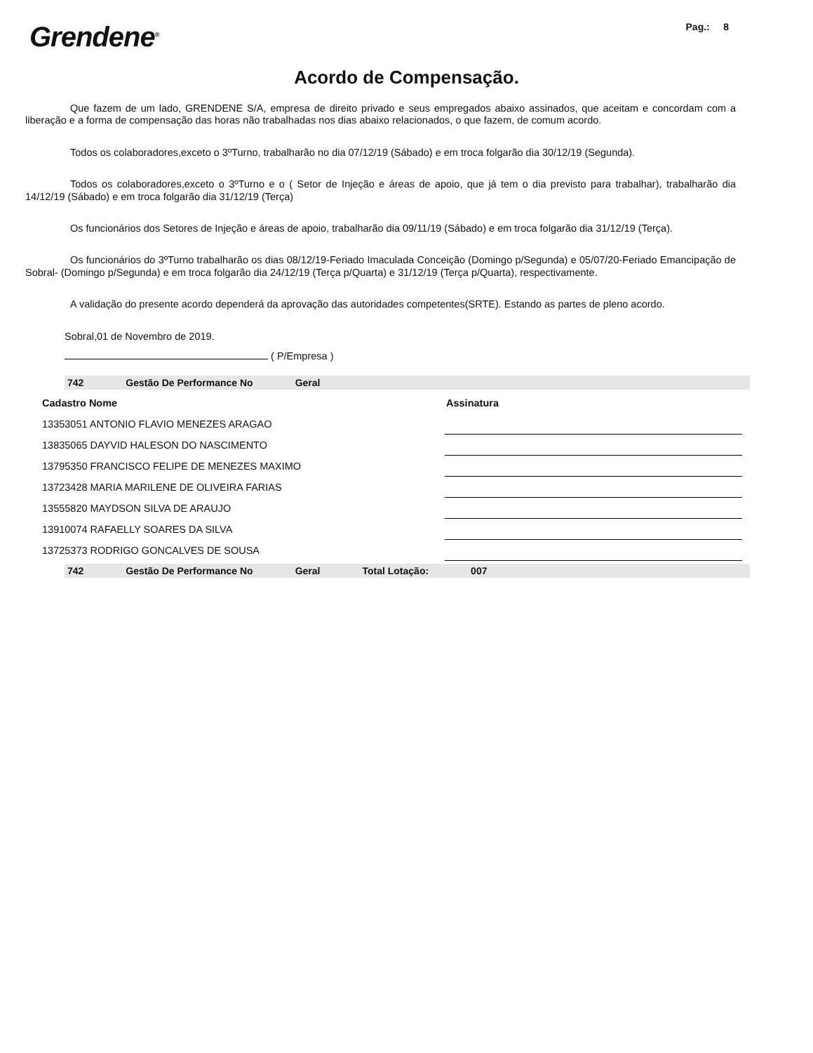Grendene<sup>®</sup>
Pag.: 8
Acordo de Compensação.
Que fazem de um lado, GRENDENE S/A, empresa de direito privado e seus empregados abaixo assinados, que aceitam e concordam com a liberação e a forma de compensação das horas não trabalhadas nos dias abaixo relacionados, o que fazem, de comum acordo.
Todos os colaboradores,exceto o 3ºTurno, trabalharão no dia 07/12/19 (Sábado) e em troca folgarão dia 30/12/19 (Segunda).
Todos os colaboradores,exceto o 3ºTurno e o ( Setor de Injeção e áreas de apoio, que já tem o dia previsto para trabalhar), trabalharão dia 14/12/19 (Sábado) e em troca folgarão dia 31/12/19 (Terça)
Os funcionários dos Setores de Injeção e áreas de apoio, trabalharão dia 09/11/19 (Sábado) e em troca folgarão dia 31/12/19 (Terça).
Os funcionários do 3ºTurno trabalharão os dias 08/12/19-Feriado Imaculada Conceição (Domingo p/Segunda) e 05/07/20-Feriado Emancipação de Sobral- (Domingo p/Segunda) e em troca folgarão dia 24/12/19 (Terça p/Quarta) e 31/12/19 (Terça p/Quarta), respectivamente.
A validação do presente acordo dependerá da aprovação das autoridades competentes(SRTE). Estando as partes de pleno acordo.
Sobral,01 de Novembro de 2019.
( P/Empresa )
742 Gestão De Performance No Geral
| Cadastro Nome | Assinatura |
| --- | --- |
| 13353051 ANTONIO FLAVIO MENEZES ARAGAO | |
| 13835065 DAYVID HALESON DO NASCIMENTO | |
| 13795350 FRANCISCO FELIPE DE MENEZES MAXIMO | |
| 13723428 MARIA MARILENE DE OLIVEIRA FARIAS | |
| 13555820 MAYDSON SILVA DE ARAUJO | |
| 13910074 RAFAELLY SOARES DA SILVA | |
| 13725373 RODRIGO GONCALVES DE SOUSA | |
742 Gestão De Performance No Geral Total Lotação: 007